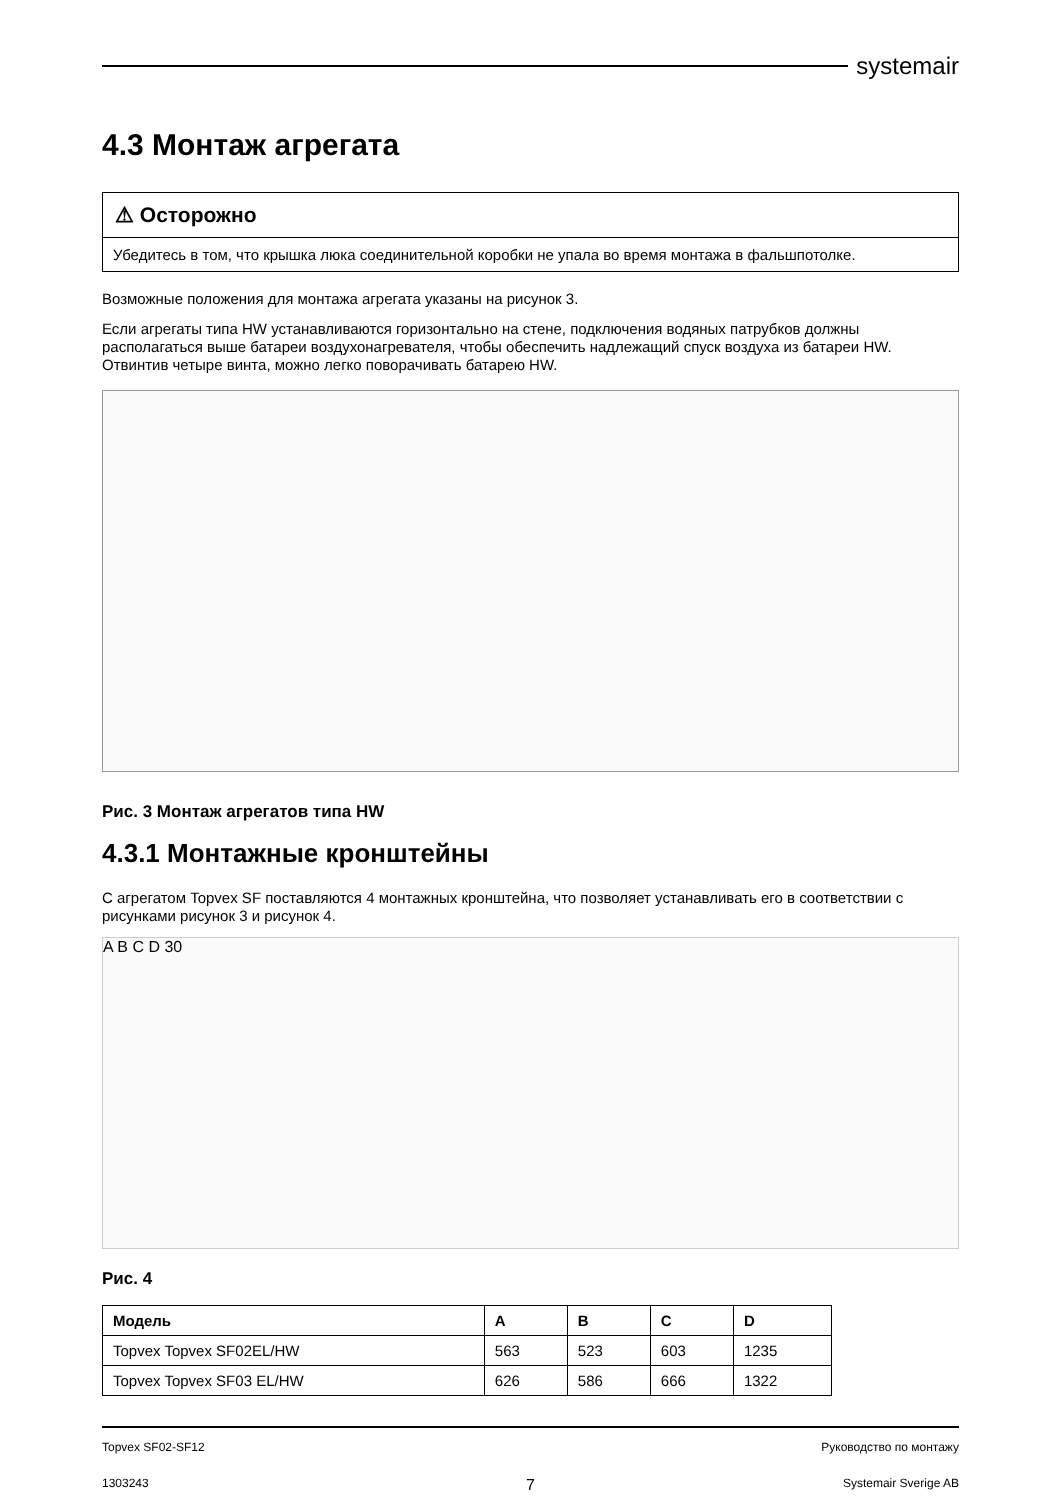systemair
4.3 Монтаж агрегата
⚠ Осторожно
Убедитесь в том, что крышка люка соединительной коробки не упала во время монтажа в фальшпотолке.
Возможные положения для монтажа агрегата указаны на рисунок 3.
Если агрегаты типа HW устанавливаются горизонтально на стене, подключения водяных патрубков должны располагаться выше батареи воздухонагревателя, чтобы обеспечить надлежащий спуск воздуха из батареи HW. Отвинтив четыре винта, можно легко поворачивать батарею HW.
Рис. 3 Монтаж агрегатов типа HW
4.3.1 Монтажные кронштейны
С агрегатом Topvex SF поставляются 4 монтажных кронштейна, что позволяет устанавливать его в соответствии с рисунками рисунок 3 и рисунок 4.
A B C D 30
Рис. 4
| Модель | A | B | C | D |
| --- | --- | --- | --- | --- |
| Topvex Topvex SF02EL/HW | 563 | 523 | 603 | 1235 |
| Topvex Topvex SF03 EL/HW | 626 | 586 | 666 | 1322 |
Topvex SF02-SF12
Руководство по монтажу
1303243
7
Systemair Sverige AB